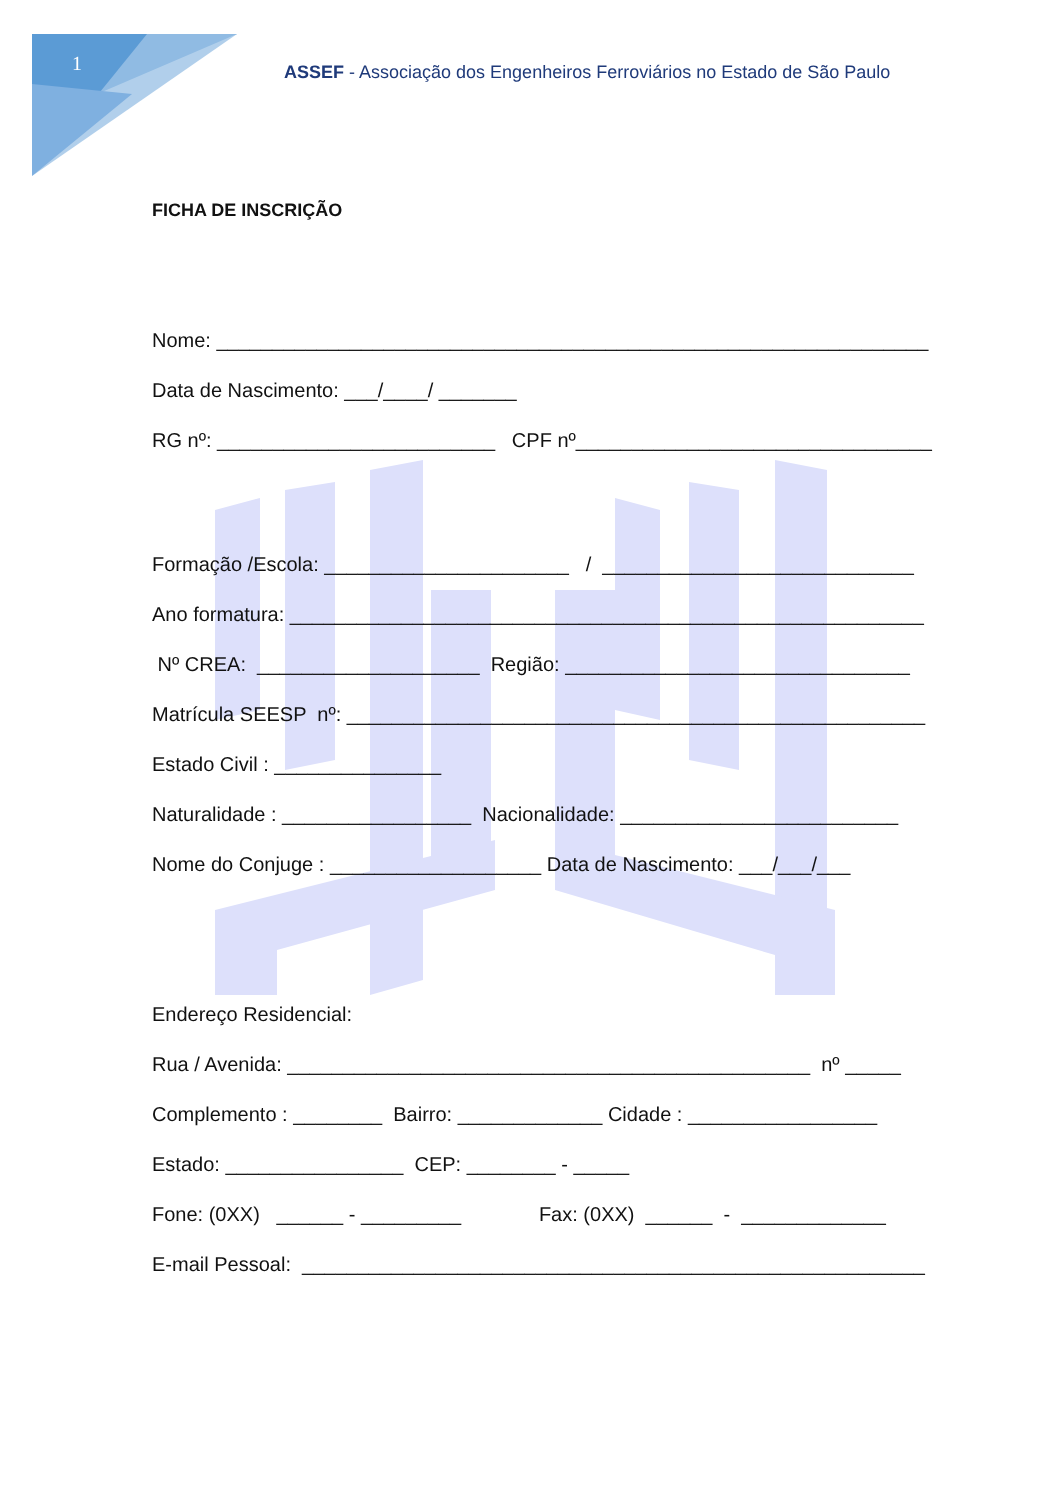1
ASSEF - Associação dos Engenheiros Ferroviários no Estado de São Paulo
FICHA DE INSCRIÇÃO
Nome: ________________________________________________________________
Data de Nascimento: ___/____/ _______
RG nº: _________________________ CPF nº________________________________
Formação /Escola: ______________________ / ____________________________
Ano formatura: _________________________________________________________
Nº CREA: ____________________ Região: _______________________________
Matrícula SEESP nº: ____________________________________________________
Estado Civil : _______________
Naturalidade : _________________ Nacionalidade: _________________________
Nome do Conjuge : ___________________ Data de Nascimento: ___/___/___
Endereço Residencial:
Rua / Avenida: _______________________________________________ nº _____
Complemento : ________ Bairro: _____________ Cidade : _________________
Estado: ________________ CEP: ________ - _____
Fone: (0XX) ______ - _________ Fax: (0XX) ______ - _____________
E-mail Pessoal: ________________________________________________________